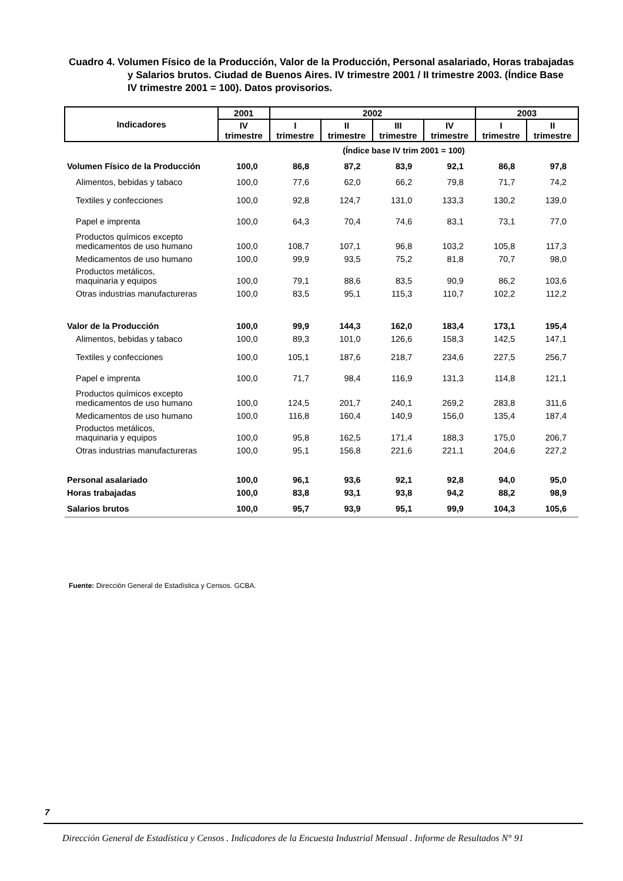Cuadro 4. Volumen Físico de la Producción, Valor de la Producción, Personal asalariado, Horas trabajadas y Salarios brutos. Ciudad de Buenos Aires. IV trimestre 2001 / II trimestre 2003. (Índice Base IV trimestre 2001 = 100). Datos provisorios.
| Indicadores | 2001 | 2002 | | | | 2003 | |
| --- | --- | --- | --- | --- | --- | --- | --- |
| | IV trimestre | I trimestre | II trimestre | III trimestre | IV trimestre | I trimestre | II trimestre |
| (Índice base IV trim 2001 = 100) | | | | | | | |
| Volumen Físico de la Producción | 100,0 | 86,8 | 87,2 | 83,9 | 92,1 | 86,8 | 97,8 |
| Alimentos, bebidas y tabaco | 100,0 | 77,6 | 62,0 | 66,2 | 79,8 | 71,7 | 74,2 |
| Textiles y confecciones | 100,0 | 92,8 | 124,7 | 131,0 | 133,3 | 130,2 | 139,0 |
| Papel e imprenta | 100,0 | 64,3 | 70,4 | 74,6 | 83,1 | 73,1 | 77,0 |
| Productos químicos excepto medicamentos de uso humano | 100,0 | 108,7 | 107,1 | 96,8 | 103,2 | 105,8 | 117,3 |
| Medicamentos de uso humano | 100,0 | 99,9 | 93,5 | 75,2 | 81,8 | 70,7 | 98,0 |
| Productos metálicos, maquinaria y equipos | 100,0 | 79,1 | 88,6 | 83,5 | 90,9 | 86,2 | 103,6 |
| Otras industrias manufactureras | 100,0 | 83,5 | 95,1 | 115,3 | 110,7 | 102,2 | 112,2 |
| Valor de la Producción | 100,0 | 99,9 | 144,3 | 162,0 | 183,4 | 173,1 | 195,4 |
| Alimentos, bebidas y tabaco | 100,0 | 89,3 | 101,0 | 126,6 | 158,3 | 142,5 | 147,1 |
| Textiles y confecciones | 100,0 | 105,1 | 187,6 | 218,7 | 234,6 | 227,5 | 256,7 |
| Papel e imprenta | 100,0 | 71,7 | 98,4 | 116,9 | 131,3 | 114,8 | 121,1 |
| Productos químicos excepto medicamentos de uso humano | 100,0 | 124,5 | 201,7 | 240,1 | 269,2 | 283,8 | 311,6 |
| Medicamentos de uso humano | 100,0 | 116,8 | 160,4 | 140,9 | 156,0 | 135,4 | 187,4 |
| Productos metálicos, maquinaria y equipos | 100,0 | 95,8 | 162,5 | 171,4 | 188,3 | 175,0 | 206,7 |
| Otras industrias manufactureras | 100,0 | 95,1 | 156,8 | 221,6 | 221,1 | 204,6 | 227,2 |
| Personal asalariado | 100,0 | 96,1 | 93,6 | 92,1 | 92,8 | 94,0 | 95,0 |
| Horas trabajadas | 100,0 | 83,8 | 93,1 | 93,8 | 94,2 | 88,2 | 98,9 |
| Salarios brutos | 100,0 | 95,7 | 93,9 | 95,1 | 99,9 | 104,3 | 105,6 |
Fuente: Dirección General de Estadística y Censos. GCBA.
7
Dirección General de Estadística y Censos . Indicadores de la Encuesta Industrial Mensual . Informe de Resultados N° 91